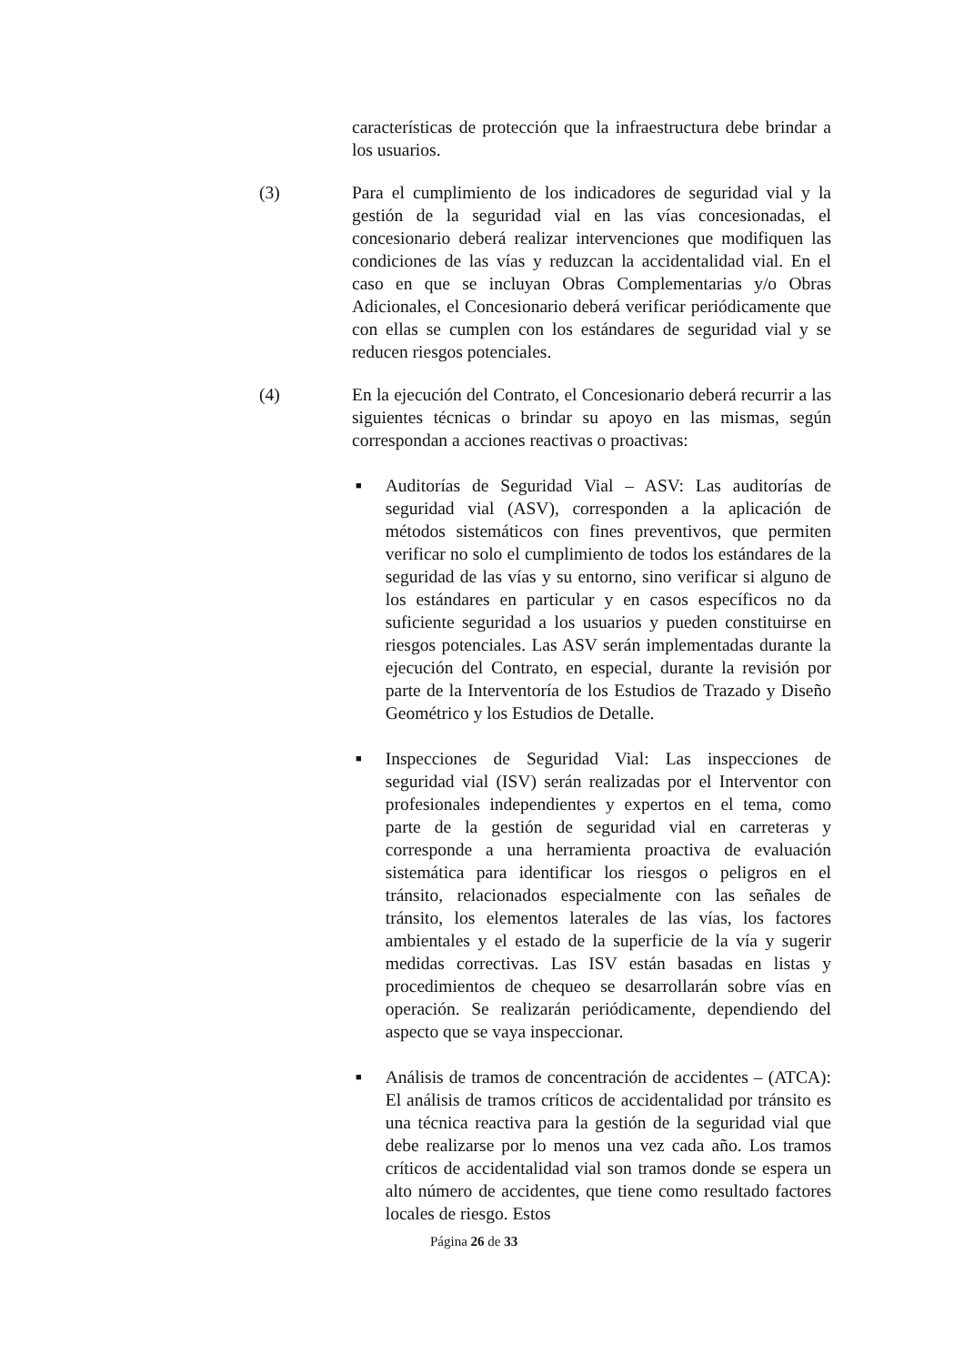características de protección que la infraestructura debe brindar a los usuarios.
(3) Para el cumplimiento de los indicadores de seguridad vial y la gestión de la seguridad vial en las vías concesionadas, el concesionario deberá realizar intervenciones que modifiquen las condiciones de las vías y reduzcan la accidentalidad vial. En el caso en que se incluyan Obras Complementarias y/o Obras Adicionales, el Concesionario deberá verificar periódicamente que con ellas se cumplen con los estándares de seguridad vial y se reducen riesgos potenciales.
(4) En la ejecución del Contrato, el Concesionario deberá recurrir a las siguientes técnicas o brindar su apoyo en las mismas, según correspondan a acciones reactivas o proactivas:
■
Auditorías de Seguridad Vial – ASV: Las auditorías de seguridad vial (ASV), corresponden a la aplicación de métodos sistemáticos con fines preventivos, que permiten verificar no solo el cumplimiento de todos los estándares de la seguridad de las vías y su entorno, sino verificar si alguno de los estándares en particular y en casos específicos no da suficiente seguridad a los usuarios y pueden constituirse en riesgos potenciales. Las ASV serán implementadas durante la ejecución del Contrato, en especial, durante la revisión por parte de la Interventoría de los Estudios de Trazado y Diseño Geométrico y los Estudios de Detalle.
■
Inspecciones de Seguridad Vial: Las inspecciones de seguridad vial (ISV) serán realizadas por el Interventor con profesionales independientes y expertos en el tema, como parte de la gestión de seguridad vial en carreteras y corresponde a una herramienta proactiva de evaluación sistemática para identificar los riesgos o peligros en el tránsito, relacionados especialmente con las señales de tránsito, los elementos laterales de las vías, los factores ambientales y el estado de la superficie de la vía y sugerir medidas correctivas. Las ISV están basadas en listas y procedimientos de chequeo se desarrollarán sobre vías en operación. Se realizarán periódicamente, dependiendo del aspecto que se vaya inspeccionar.
■
Análisis de tramos de concentración de accidentes – (ATCA): El análisis de tramos críticos de accidentalidad por tránsito es una técnica reactiva para la gestión de la seguridad vial que debe realizarse por lo menos una vez cada año. Los tramos críticos de accidentalidad vial son tramos donde se espera un alto número de accidentes, que tiene como resultado factores locales de riesgo. Estos
Página 26 de 33